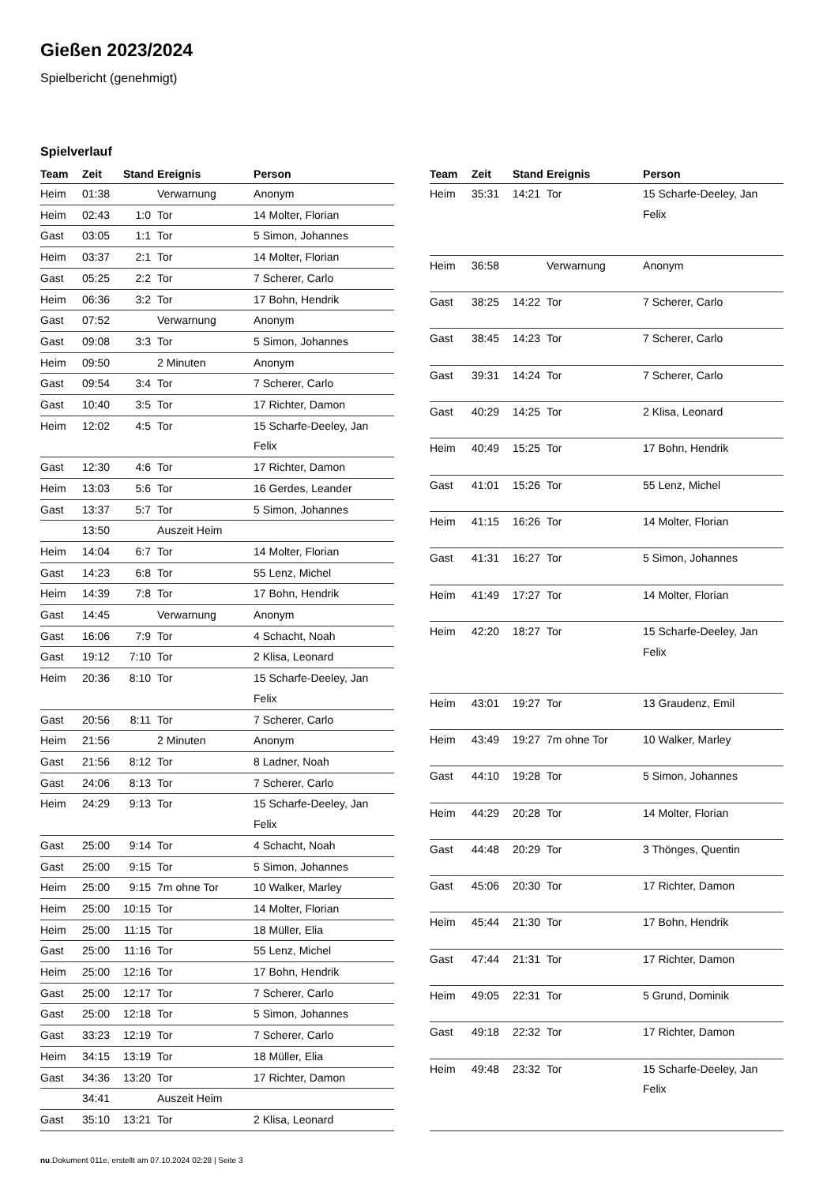Gießen 2023/2024
Spielbericht (genehmigt)
Spielverlauf
| Team | Zeit | Stand | Ereignis | Person |
| --- | --- | --- | --- | --- |
| Heim | 01:38 | | Verwarnung | Anonym |
| Heim | 02:43 | 1:0 | Tor | 14 Molter, Florian |
| Gast | 03:05 | 1:1 | Tor | 5 Simon, Johannes |
| Heim | 03:37 | 2:1 | Tor | 14 Molter, Florian |
| Gast | 05:25 | 2:2 | Tor | 7 Scherer, Carlo |
| Heim | 06:36 | 3:2 | Tor | 17 Bohn, Hendrik |
| Gast | 07:52 | | Verwarnung | Anonym |
| Gast | 09:08 | 3:3 | Tor | 5 Simon, Johannes |
| Heim | 09:50 | | 2 Minuten | Anonym |
| Gast | 09:54 | 3:4 | Tor | 7 Scherer, Carlo |
| Gast | 10:40 | 3:5 | Tor | 17 Richter, Damon |
| Heim | 12:02 | 4:5 | Tor | 15 Scharfe-Deeley, Jan Felix |
| Gast | 12:30 | 4:6 | Tor | 17 Richter, Damon |
| Heim | 13:03 | 5:6 | Tor | 16 Gerdes, Leander |
| Gast | 13:37 | 5:7 | Tor | 5 Simon, Johannes |
| | 13:50 | | Auszeit Heim | |
| Heim | 14:04 | 6:7 | Tor | 14 Molter, Florian |
| Gast | 14:23 | 6:8 | Tor | 55 Lenz, Michel |
| Heim | 14:39 | 7:8 | Tor | 17 Bohn, Hendrik |
| Gast | 14:45 | | Verwarnung | Anonym |
| Gast | 16:06 | 7:9 | Tor | 4 Schacht, Noah |
| Gast | 19:12 | 7:10 | Tor | 2 Klisa, Leonard |
| Heim | 20:36 | 8:10 | Tor | 15 Scharfe-Deeley, Jan Felix |
| Gast | 20:56 | 8:11 | Tor | 7 Scherer, Carlo |
| Heim | 21:56 | | 2 Minuten | Anonym |
| Gast | 21:56 | 8:12 | Tor | 8 Ladner, Noah |
| Gast | 24:06 | 8:13 | Tor | 7 Scherer, Carlo |
| Heim | 24:29 | 9:13 | Tor | 15 Scharfe-Deeley, Jan Felix |
| Gast | 25:00 | 9:14 | Tor | 4 Schacht, Noah |
| Gast | 25:00 | 9:15 | Tor | 5 Simon, Johannes |
| Heim | 25:00 | 9:15 | 7m ohne Tor | 10 Walker, Marley |
| Heim | 25:00 | 10:15 | Tor | 14 Molter, Florian |
| Heim | 25:00 | 11:15 | Tor | 18 Müller, Elia |
| Gast | 25:00 | 11:16 | Tor | 55 Lenz, Michel |
| Heim | 25:00 | 12:16 | Tor | 17 Bohn, Hendrik |
| Gast | 25:00 | 12:17 | Tor | 7 Scherer, Carlo |
| Gast | 25:00 | 12:18 | Tor | 5 Simon, Johannes |
| Gast | 33:23 | 12:19 | Tor | 7 Scherer, Carlo |
| Heim | 34:15 | 13:19 | Tor | 18 Müller, Elia |
| Gast | 34:36 | 13:20 | Tor | 17 Richter, Damon |
| | 34:41 | | Auszeit Heim | |
| Gast | 35:10 | 13:21 | Tor | 2 Klisa, Leonard |
| Team | Zeit | Stand | Ereignis | Person |
| --- | --- | --- | --- | --- |
| Heim | 35:31 | 14:21 | Tor | 15 Scharfe-Deeley, Jan Felix |
| Heim | 36:58 | | Verwarnung | Anonym |
| Gast | 38:25 | 14:22 | Tor | 7 Scherer, Carlo |
| Gast | 38:45 | 14:23 | Tor | 7 Scherer, Carlo |
| Gast | 39:31 | 14:24 | Tor | 7 Scherer, Carlo |
| Gast | 40:29 | 14:25 | Tor | 2 Klisa, Leonard |
| Heim | 40:49 | 15:25 | Tor | 17 Bohn, Hendrik |
| Gast | 41:01 | 15:26 | Tor | 55 Lenz, Michel |
| Heim | 41:15 | 16:26 | Tor | 14 Molter, Florian |
| Gast | 41:31 | 16:27 | Tor | 5 Simon, Johannes |
| Heim | 41:49 | 17:27 | Tor | 14 Molter, Florian |
| Heim | 42:20 | 18:27 | Tor | 15 Scharfe-Deeley, Jan Felix |
| Heim | 43:01 | 19:27 | Tor | 13 Graudenz, Emil |
| Heim | 43:49 | 19:27 | 7m ohne Tor | 10 Walker, Marley |
| Gast | 44:10 | 19:28 | Tor | 5 Simon, Johannes |
| Heim | 44:29 | 20:28 | Tor | 14 Molter, Florian |
| Gast | 44:48 | 20:29 | Tor | 3 Thönges, Quentin |
| Gast | 45:06 | 20:30 | Tor | 17 Richter, Damon |
| Heim | 45:44 | 21:30 | Tor | 17 Bohn, Hendrik |
| Gast | 47:44 | 21:31 | Tor | 17 Richter, Damon |
| Heim | 49:05 | 22:31 | Tor | 5 Grund, Dominik |
| Gast | 49:18 | 22:32 | Tor | 17 Richter, Damon |
| Heim | 49:48 | 23:32 | Tor | 15 Scharfe-Deeley, Jan Felix |
nu.Dokument 011e, erstellt am 07.10.2024 02:28 | Seite 3